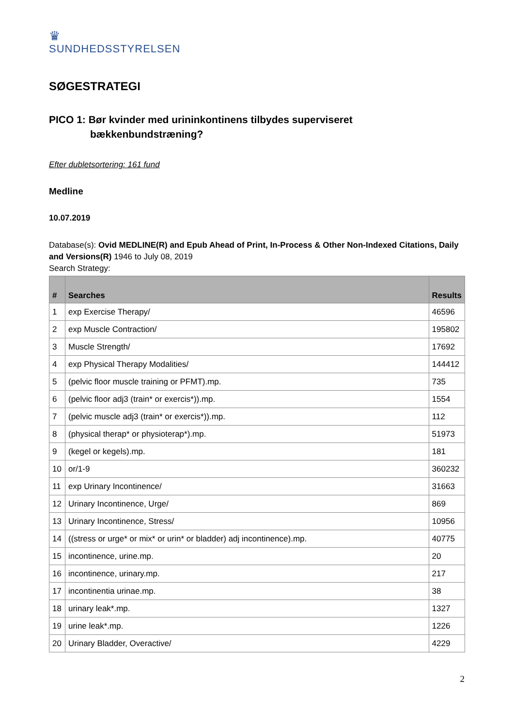♛
SUNDHEDSSTYRELSEN
SØGESTRATEGI
PICO 1: Bør kvinder med urininkontinens tilbydes superviseret
bækkenbundstræning?
Efter dubletsortering: 161 fund
Medline
10.07.2019
Database(s): Ovid MEDLINE(R) and Epub Ahead of Print, In-Process & Other Non-Indexed Citations, Daily and Versions(R) 1946 to July 08, 2019
Search Strategy:
| # | Searches | Results |
| --- | --- | --- |
| 1 | exp Exercise Therapy/ | 46596 |
| 2 | exp Muscle Contraction/ | 195802 |
| 3 | Muscle Strength/ | 17692 |
| 4 | exp Physical Therapy Modalities/ | 144412 |
| 5 | (pelvic floor muscle training or PFMT).mp. | 735 |
| 6 | (pelvic floor adj3 (train* or exercis*)).mp. | 1554 |
| 7 | (pelvic muscle adj3 (train* or exercis*)).mp. | 112 |
| 8 | (physical therap* or physioterap*).mp. | 51973 |
| 9 | (kegel or kegels).mp. | 181 |
| 10 | or/1-9 | 360232 |
| 11 | exp Urinary Incontinence/ | 31663 |
| 12 | Urinary Incontinence, Urge/ | 869 |
| 13 | Urinary Incontinence, Stress/ | 10956 |
| 14 | ((stress or urge* or mix* or urin* or bladder) adj incontinence).mp. | 40775 |
| 15 | incontinence, urine.mp. | 20 |
| 16 | incontinence, urinary.mp. | 217 |
| 17 | incontinentia urinae.mp. | 38 |
| 18 | urinary leak*.mp. | 1327 |
| 19 | urine leak*.mp. | 1226 |
| 20 | Urinary Bladder, Overactive/ | 4229 |
2